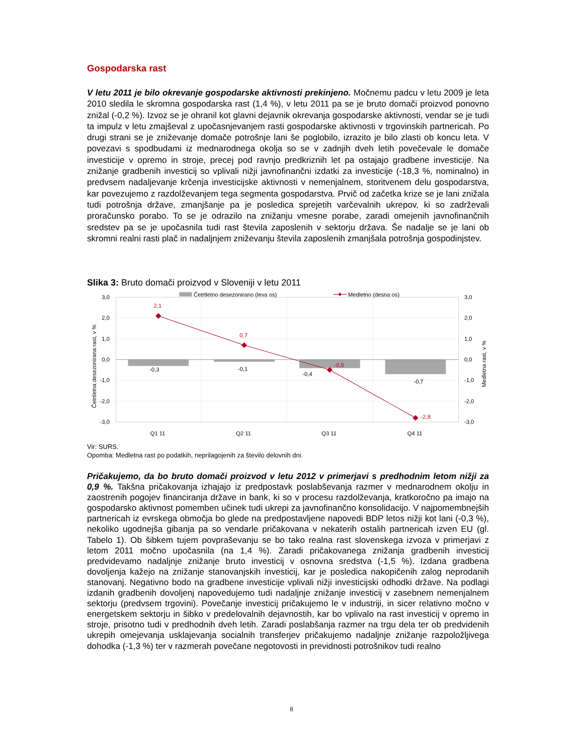Gospodarska rast
V letu 2011 je bilo okrevanje gospodarske aktivnosti prekinjeno. Močnemu padcu v letu 2009 je leta 2010 sledila le skromna gospodarska rast (1,4 %), v letu 2011 pa se je bruto domači proizvod ponovno znižal (-0,2 %). Izvoz se je ohranil kot glavni dejavnik okrevanja gospodarske aktivnosti, vendar se je tudi ta impulz v letu zmajševal z upočasnjevanjem rasti gospodarske aktivnosti v trgovinskih partnericah. Po drugi strani se je zniževanje domače potrošnje lani še poglobilo, izrazito je bilo zlasti ob koncu leta. V povezavi s spodbudami iz mednarodnega okolja so se v zadnjih dveh letih povečevale le domače investicije v opremo in stroje, precej pod ravnjo predkriznih let pa ostajajo gradbene investicije. Na znižanje gradbenih investicij so vplivali nižji javnofinančni izdatki za investicije (-18,3 %, nominalno) in predvsem nadaljevanje krčenja investicijske aktivnosti v nemenjalnem, storitvenem delu gospodarstva, kar povezujemo z razdolževanjem tega segmenta gospodarstva. Prvič od začetka krize se je lani znižala tudi potrošnja države, zmanjšanje pa je posledica sprejetih varčevalnih ukrepov, ki so zadrževali proračunsko porabo. To se je odrazilo na znižanju vmesne porabe, zaradi omejenih javnofinančnih sredstev pa se je upočasnila tudi rast števila zaposlenih v sektorju država. Še nadalje se je lani ob skromni realni rasti plač in nadaljnjem zniževanju števila zaposlenih zmanjšala potrošnja gospodinjstev.
Slika 3: Bruto domači proizvod v Sloveniji v letu 2011
2,1
0,7
-0,5
-2,8
-0,3
-0,1
-0,4
-0,7
3,0
2,0
1,0
0,0
-1,0
-2,0
-3,0
3,0
2,0
1,0
0,0
-1,0
-2,0
-3,0
Q1 11
Q2 11
Q3 11
Q4 11
Četrtletna desezonirana rast, v %
Medletna rast, v %
Četrtletno desezonirano (leva os)
Medletno (desna os)
Vir: SURS.
Opomba: Medletna rast po podatkih, neprilagojenih za število delovnih dni.
Pričakujemo, da bo bruto domači proizvod v letu 2012 v primerjavi s predhodnim letom nižji za 0,9 %. Takšna pričakovanja izhajajo iz predpostavk poslabševanja razmer v mednarodnem okolju in zaostrenih pogojev financiranja države in bank, ki so v procesu razdolževanja, kratkoročno pa imajo na gospodarsko aktivnost pomemben učinek tudi ukrepi za javnofinančno konsolidacijo. V najpomembnejših partnericah iz evrskega območja bo glede na predpostavljene napovedi BDP letos nižji kot lani (-0,3 %), nekoliko ugodnejša gibanja pa so vendarle pričakovana v nekaterih ostalih partnericah izven EU (gl. Tabelo 1). Ob šibkem tujem povpraševanju se bo tako realna rast slovenskega izvoza v primerjavi z letom 2011 močno upočasnila (na 1,4 %). Zaradi pričakovanega znižanja gradbenih investicij predvidevamo nadaljnje znižanje bruto investicij v osnovna sredstva (-1,5 %). Izdana gradbena dovoljenja kažejo na znižanje stanovanjskih investicij, kar je posledica nakopičenih zalog neprodanih stanovanj. Negativno bodo na gradbene investicije vplivali nižji investicijski odhodki države. Na podlagi izdanih gradbenih dovoljenj napovedujemo tudi nadaljnje znižanje investicij v zasebnem nemenjalnem sektorju (predvsem trgovini). Povečanje investicij pričakujemo le v industriji, in sicer relativno močno v energetskem sektorju in šibko v predelovalnih dejavnostih, kar bo vplivalo na rast investicij v opremo in stroje, prisotno tudi v predhodnih dveh letih. Zaradi poslabšanja razmer na trgu dela ter ob predvidenih ukrepih omejevanja usklajevanja socialnih transferjev pričakujemo nadaljnje znižanje razpoložljivega dohodka (-1,3 %) ter v razmerah povečane negotovosti in previdnosti potrošnikov tudi realno
8